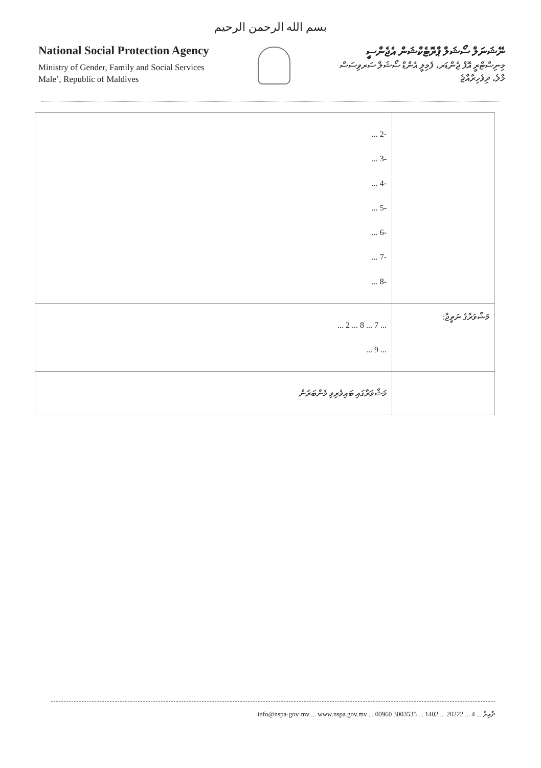بسم الله الرحمن الرحيم
National Social Protection Agency
Ministry of Gender, Family and Social Services
Male’, Republic of Maldives
ނޭޝަނަލް ސޯޝަލް ޕްރޮޓެކްޝަން އެޖެންސީ
މިނިސްޓްރީ އޮފް ޖެންޑަރ، ފެމިލީ އެންޑް ސޯޝަލް ސަރވިސަސް
މާލެ، ދިވެހިރާއްޖެ
| | -2 ... -3 ... -4 ... -5 ... -6 ... -7 ... -8 ... |
| މަޝްވަރާގެ ނަތީޖާ: | ... 7 ... 8 ... 2 ... ... 9 ... |
| | މަޝްވަރާގައި ބައިވެރިވި މެންބަރުން |
ދާއިރާ ... 4 ... 20222 ... 1402 ... 3003535 00960 ... info@nspa·gov·mv ... www.nspa.gov.mv